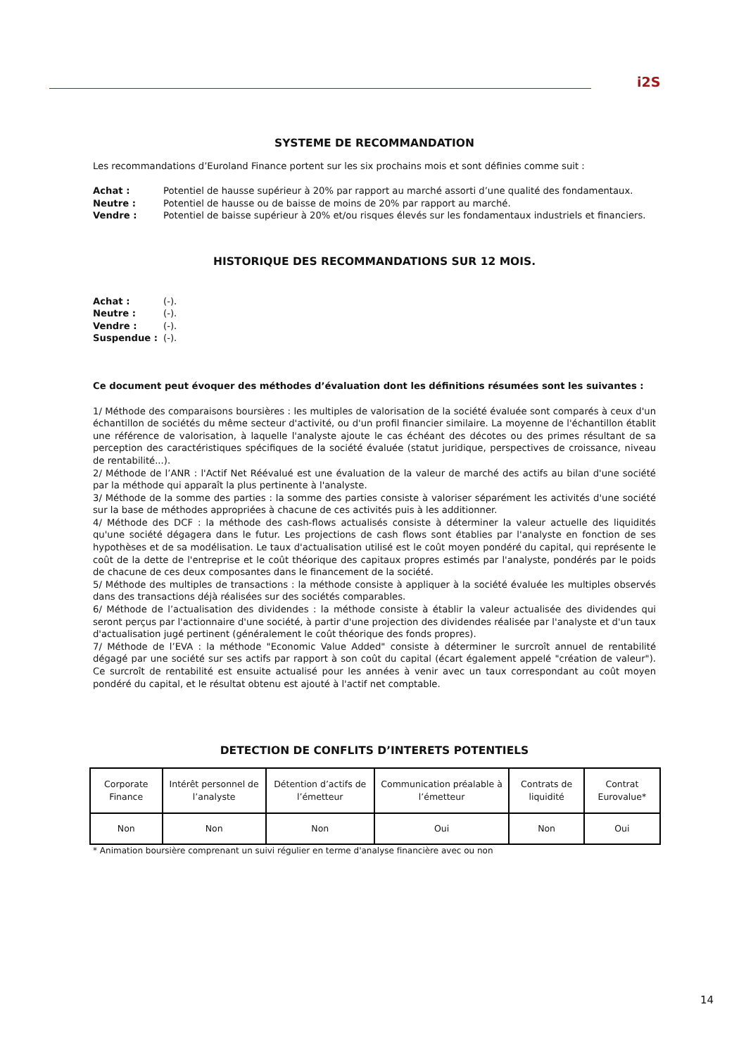i2S
SYSTEME DE RECOMMANDATION
Les recommandations d’Euroland Finance portent sur les six prochains mois et sont définies comme suit :
Achat : Potentiel de hausse supérieur à 20% par rapport au marché assorti d’une qualité des fondamentaux.
Neutre : Potentiel de hausse ou de baisse de moins de 20% par rapport au marché.
Vendre : Potentiel de baisse supérieur à 20% et/ou risques élevés sur les fondamentaux industriels et financiers.
HISTORIQUE DES RECOMMANDATIONS SUR 12 MOIS.
Achat : (-).
Neutre : (-).
Vendre : (-).
Suspendue : (-).
Ce document peut évoquer des méthodes d’évaluation dont les définitions résumées sont les suivantes :
1/ Méthode des comparaisons boursières : les multiples de valorisation de la société évaluée sont comparés à ceux d'un échantillon de sociétés du même secteur d'activité, ou d'un profil financier similaire. La moyenne de l'échantillon établit une référence de valorisation, à laquelle l'analyste ajoute le cas échéant des décotes ou des primes résultant de sa perception des caractéristiques spécifiques de la société évaluée (statut juridique, perspectives de croissance, niveau de rentabilité...).
2/ Méthode de l’ANR : l'Actif Net Réévalué est une évaluation de la valeur de marché des actifs au bilan d'une société par la méthode qui apparaît la plus pertinente à l'analyste.
3/ Méthode de la somme des parties : la somme des parties consiste à valoriser séparément les activités d'une société sur la base de méthodes appropriées à chacune de ces activités puis à les additionner.
4/ Méthode des DCF : la méthode des cash-flows actualisés consiste à déterminer la valeur actuelle des liquidités qu'une société dégagera dans le futur. Les projections de cash flows sont établies par l'analyste en fonction de ses hypothèses et de sa modélisation. Le taux d'actualisation utilisé est le coût moyen pondéré du capital, qui représente le coût de la dette de l'entreprise et le coût théorique des capitaux propres estimés par l'analyste, pondérés par le poids de chacune de ces deux composantes dans le financement de la société.
5/ Méthode des multiples de transactions : la méthode consiste à appliquer à la société évaluée les multiples observés dans des transactions déjà réalisées sur des sociétés comparables.
6/ Méthode de l’actualisation des dividendes : la méthode consiste à établir la valeur actualisée des dividendes qui seront perçus par l'actionnaire d'une société, à partir d'une projection des dividendes réalisée par l'analyste et d'un taux d'actualisation jugé pertinent (généralement le coût théorique des fonds propres).
7/ Méthode de l’EVA : la méthode "Economic Value Added" consiste à déterminer le surcroît annuel de rentabilité dégagé par une société sur ses actifs par rapport à son coût du capital (écart également appelé "création de valeur"). Ce surcroît de rentabilité est ensuite actualisé pour les années à venir avec un taux correspondant au coût moyen pondéré du capital, et le résultat obtenu est ajouté à l'actif net comptable.
DETECTION DE CONFLITS D’INTERETS POTENTIELS
| Corporate Finance | Intérêt personnel de l’analyste | Détention d’actifs de l’émetteur | Communication préalable à l’émetteur | Contrats de liquidité | Contrat Eurovalue* |
| Non | Non | Non | Oui | Non | Oui |
* Animation boursière comprenant un suivi régulier en terme d'analyse financière avec ou non
14